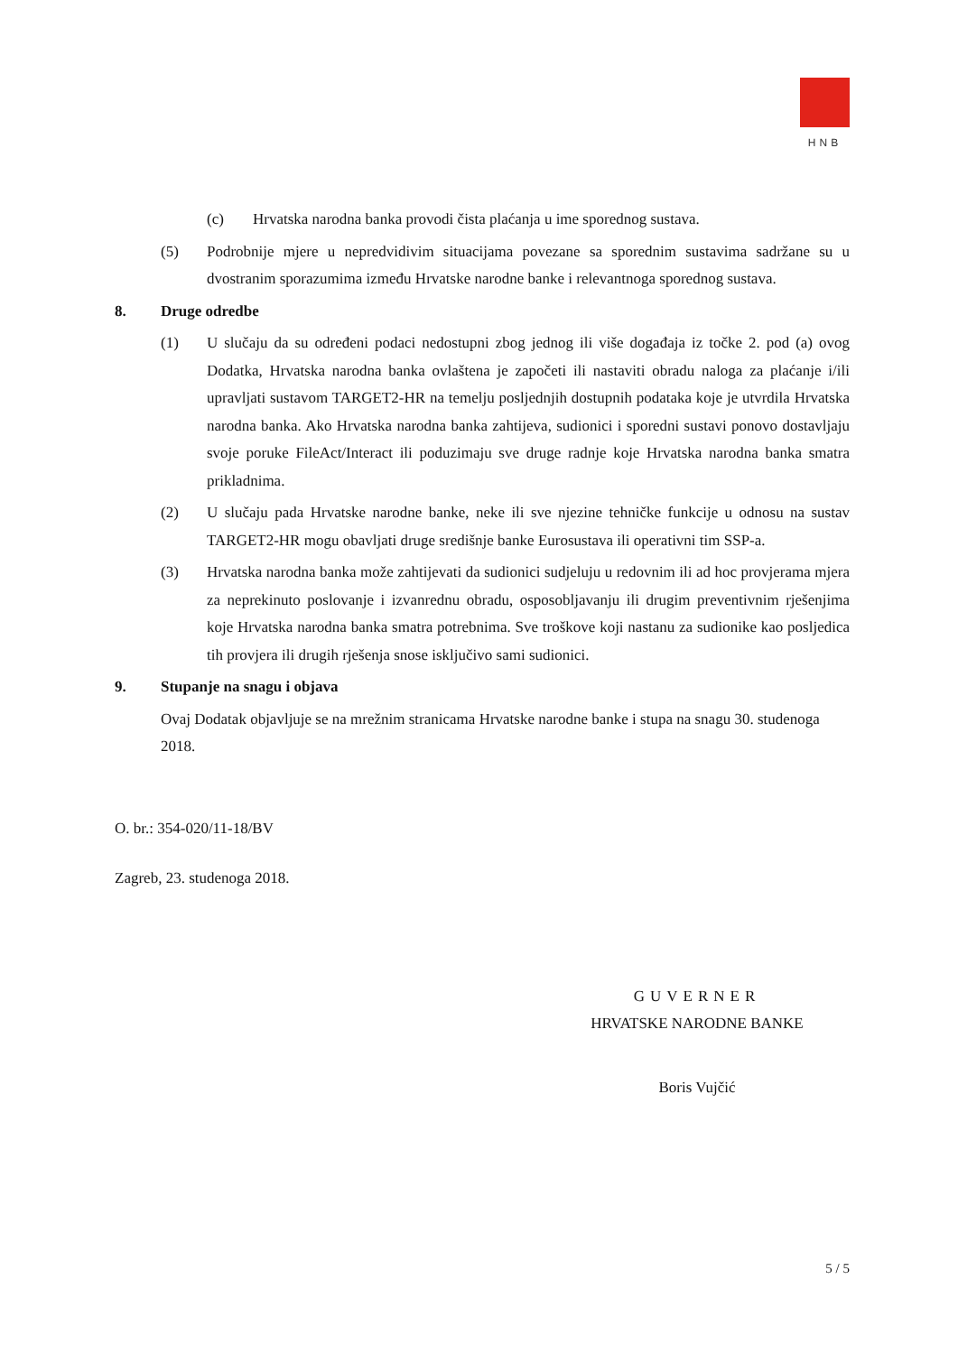HNB
(c) Hrvatska narodna banka provodi čista plaćanja u ime sporednog sustava.
(5) Podrobnije mjere u nepredvidivim situacijama povezane sa sporednim sustavima sadržane su u dvostranim sporazumima između Hrvatske narodne banke i relevantnoga sporednog sustava.
8. Druge odredbe
(1) U slučaju da su određeni podaci nedostupni zbog jednog ili više događaja iz točke 2. pod (a) ovog Dodatka, Hrvatska narodna banka ovlaštena je započeti ili nastaviti obradu naloga za plaćanje i/ili upravljati sustavom TARGET2-HR na temelju posljednjih dostupnih podataka koje je utvrdila Hrvatska narodna banka. Ako Hrvatska narodna banka zahtijeva, sudionici i sporedni sustavi ponovo dostavljaju svoje poruke FileAct/Interact ili poduzimaju sve druge radnje koje Hrvatska narodna banka smatra prikladnima.
(2) U slučaju pada Hrvatske narodne banke, neke ili sve njezine tehničke funkcije u odnosu na sustav TARGET2-HR mogu obavljati druge središnje banke Eurosustava ili operativni tim SSP-a.
(3) Hrvatska narodna banka može zahtijevati da sudionici sudjeluju u redovnim ili ad hoc provjerama mjera za neprekinuto poslovanje i izvanrednu obradu, osposobljavanju ili drugim preventivnim rješenjima koje Hrvatska narodna banka smatra potrebnima. Sve troškove koji nastanu za sudionike kao posljedica tih provjera ili drugih rješenja snose isključivo sami sudionici.
9. Stupanje na snagu i objava
Ovaj Dodatak objavljuje se na mrežnim stranicama Hrvatske narodne banke i stupa na snagu 30. studenoga 2018.
O. br.: 354-020/11-18/BV
Zagreb, 23. studenoga 2018.
GUVERNER
HRVATSKE NARODNE BANKE
Boris Vujčić
5 / 5